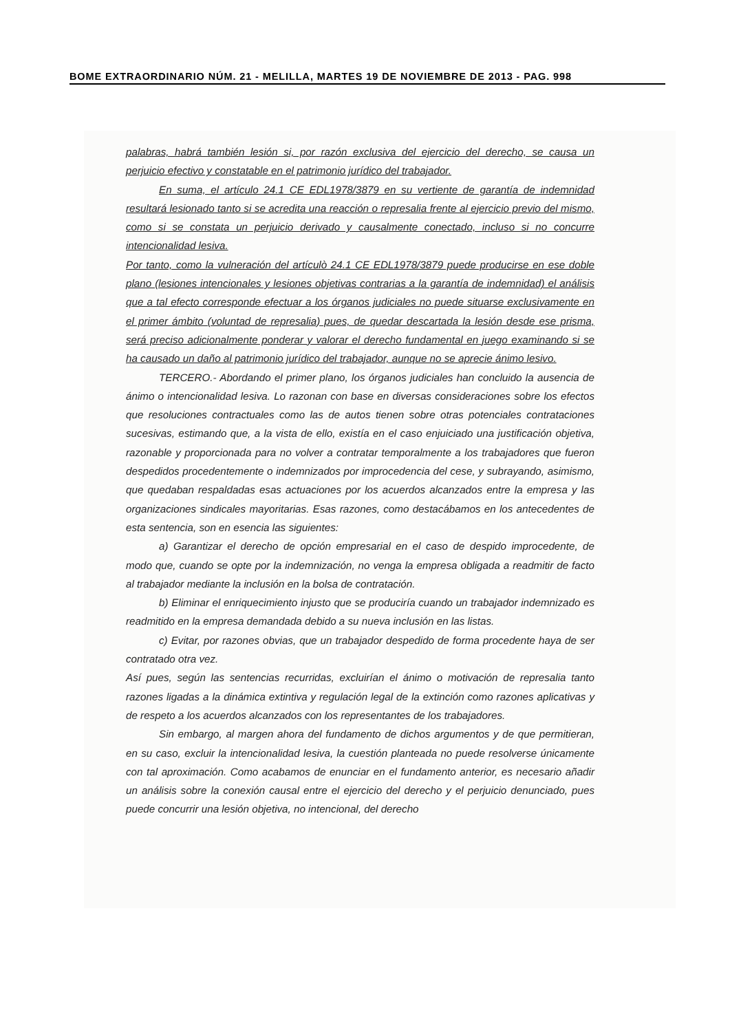BOME EXTRAORDINARIO NÚM. 21 - MELILLA, MARTES 19 DE NOVIEMBRE DE 2013 - PAG. 998
palabras, habrá también lesión si, por razón exclusiva del ejercicio del derecho, se causa un perjuicio efectivo y constatable en el patrimonio jurídico del trabajador.
En suma, el artículo 24.1 CE EDL1978/3879 en su vertiente de garantía de indemnidad resultará lesionado tanto si se acredita una reacción o represalia frente al ejercicio previo del mismo, como si se constata un perjuicio derivado y causalmente conectado, incluso si no concurre intencionalidad lesiva.
Por tanto, como la vulneración del artículò 24.1 CE EDL1978/3879 puede producirse en ese doble plano (lesiones intencionales y lesiones objetivas contrarias a la garantía de indemnidad) el análisis que a tal efecto corresponde efectuar a los órganos judiciales no puede situarse exclusivamente en el primer ámbito (voluntad de represalia) pues, de quedar descartada la lesión desde ese prisma, será preciso adicionalmente ponderar y valorar el derecho fundamental en juego examinando si se ha causado un daño al patrimonio jurídico del trabajador, aunque no se aprecie ánimo lesivo.
TERCERO.- Abordando el primer plano, los órganos judiciales han concluido la ausencia de ánimo o intencionalidad lesiva. Lo razonan con base en diversas consideraciones sobre los efectos que resoluciones contractuales como las de autos tienen sobre otras potenciales contrataciones sucesivas, estimando que, a la vista de ello, existía en el caso enjuiciado una justificación objetiva, razonable y proporcionada para no volver a contratar temporalmente a los trabajadores que fueron despedidos procedentemente o indemnizados por improcedencia del cese, y subrayando, asimismo, que quedaban respaldadas esas actuaciones por los acuerdos alcanzados entre la empresa y las organizaciones sindicales mayoritarias. Esas razones, como destacábamos en los antecedentes de esta sentencia, son en esencia las siguientes:
a) Garantizar el derecho de opción empresarial en el caso de despido improcedente, de modo que, cuando se opte por la indemnización, no venga la empresa obligada a readmitir de facto al trabajador mediante la inclusión en la bolsa de contratación.
b) Eliminar el enriquecimiento injusto que se produciría cuando un trabajador indemnizado es readmitido en la empresa demandada debido a su nueva inclusión en las listas.
c) Evitar, por razones obvias, que un trabajador despedido de forma procedente haya de ser contratado otra vez.
Así pues, según las sentencias recurridas, excluirían el ánimo o motivación de represalia tanto razones ligadas a la dinámica extintiva y regulación legal de la extinción como razones aplicativas y de respeto a los acuerdos alcanzados con los representantes de los trabajadores.
Sin embargo, al margen ahora del fundamento de dichos argumentos y de que permitieran, en su caso, excluir la intencionalidad lesiva, la cuestión planteada no puede resolverse únicamente con tal aproximación. Como acabamos de enunciar en el fundamento anterior, es necesario añadir un análisis sobre la conexión causal entre el ejercicio del derecho y el perjuicio denunciado, pues puede concurrir una lesión objetiva, no intencional, del derecho